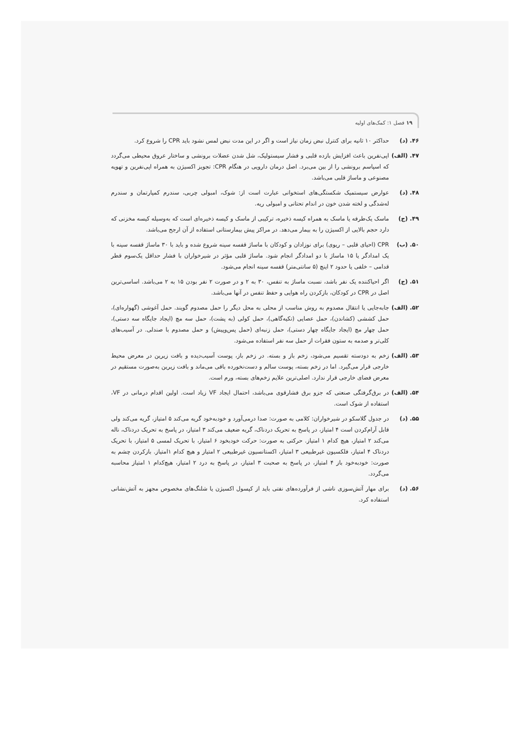۱۹ فصل ۱: کمک‌های اولیه
۴۶. (د) حداکثر ۱۰ ثانیه برای کنترل نبض زمان نیاز است و اگر در این مدت نبض لمس نشود باید CPR را شروع کرد.
۴۷. (الف)
اپی‌نفرین باعث افزایش بازده قلبی و فشار سیستولیک، شل شدن عضلات برونشی و ساختار عروق محیطی می‌گردد که اسپاسم برونشی را از بین می‌برد. اصل درمان دارویی در هنگام CPR: تجویز اکسیژن به همراه اپی‌نفرین و تهویه مصنوعی و ماساژ قلبی می‌باشد.
۴۸. (د) عوارض سیستمیک شکستگی‌های استخوانی عبارت است از: شوک، امبولی چربی، سندرم کمپارتمان و سندرم له‌شدگی و لخته شدن خون در اندام تحتانی و امبولی ریه.
۴۹. (ج) ماسک یک‌طرفه یا ماسک به همراه کیسه ذخیره، ترکیبی از ماسک و کیسه ذخیره‌ای است که به‌وسیله کیسه مخزنی که دارد حجم بالایی از اکسیژن را به بیمار می‌دهد. در مراکز پیش بیمارستانی استفاده از آن ارجح می‌باشد.
۵۰. (ب) CPR (احیای قلبی – ریوی) برای نوزادان و کودکان با ماساژ قفسه سینه شروع شده و باید با ۳۰ ماساژ قفسه سینه با یک امدادگر یا ۱۵ ماساژ با دو امدادگر انجام شود. ماساژ قلبی مؤثر در شیرخواران با فشار حداقل یک‌سوم قطر قدامی – خلفی یا حدود ۲ اینچ (۵ سانتی‌متر) قفسه سینه انجام می‌شود.
۵۱. (ج) اگر احیاکننده یک نفر باشد، نسبت ماساژ به تنفس، ۳۰ به ۲ و در صورت ۲ نفر بودن ۱۵ به ۲ می‌باشد. اساسی‌ترین اصل در CPR در کودکان، بازکردن راه هوایی و حفظ تنفس در آنها می‌باشد.
۵۲. (الف)
جابه‌جایی یا انتقال مصدوم به روش مناسب از محلی به محل دیگر را حمل مصدوم گویند. حمل آغوشی (گهواره‌ای)، حمل کششی (کشاندن)، حمل عصایی (تکیه‌گاهی)، حمل کولی (به پشت)، حمل سه مچ (ایجاد جایگاه سه دستی)، حمل چهار مچ (ایجاد جایگاه چهار دستی)، حمل زنبه‌ای (حمل پس‌وپیش) و حمل مصدوم با صندلی. در آسیب‌های کلی‌تر و صدمه به ستون فقرات از حمل سه نفر استفاده می‌شود.
۵۳. (الف)
زخم به دودسته تقسیم می‌شود، زخم باز و بسته. در زخم باز، پوست آسیب‌دیده و بافت زیرین در معرض محیط خارجی قرار می‌گیرد. اما در زخم بسته، پوست سالم و دست‌نخورده باقی می‌ماند و بافت زیرین به‌صورت مستقیم در معرض فضای خارجی قرار ندارد. اصلی‌ترین علایم زخم‌های بسته، ورم است.
۵۴. (الف)
در برق‌گرفتگی صنعتی که جزو برق فشارقوی می‌باشد، احتمال ایجاد VF زیاد است. اولین اقدام درمانی در VF، استفاده از شوک است.
۵۵. (د) در جدول گلاسکو در شیرخواران: کلامی به صورت: صدا درمی‌آورد و خودبه‌خود گریه می‌کند ۵ امتیاز، گریه می‌کند ولی قابل آرام‌کردن است ۴ امتیاز، در پاسخ به تحریک دردناک، گریه ضعیف می‌کند ۳ امتیاز، در پاسخ به تحریک دردناک، ناله می‌کند ۲ امتیاز، هیچ کدام ۱ امتیاز. حرکتی به صورت: حرکت خودبخود ۶ امتیاز، با تحریک لمسی ۵ امتیاز، با تحریک دردناک ۴ امتیاز، فلکسیون غیرطبیعی ۳ امتیاز، اکستانسیون غیرطبیعی ۲ امتیاز و هیچ کدام ۱امتیاز. بازکردن چشم به صورت: خودبه‌خود باز ۴ امتیاز، در پاسخ به صحبت ۳ امتیاز، در پاسخ به درد ۲ امتیاز، هیچ‌کدام ۱ امتیاز محاسبه می‌گردد.
۵۶. (د) برای مهار آتش‌سوزی ناشی از فرآورده‌های نفتی باید از کپسول اکسیژن یا شلنگ‌های مخصوص مجهز به آتش‌نشانی استفاده کرد.